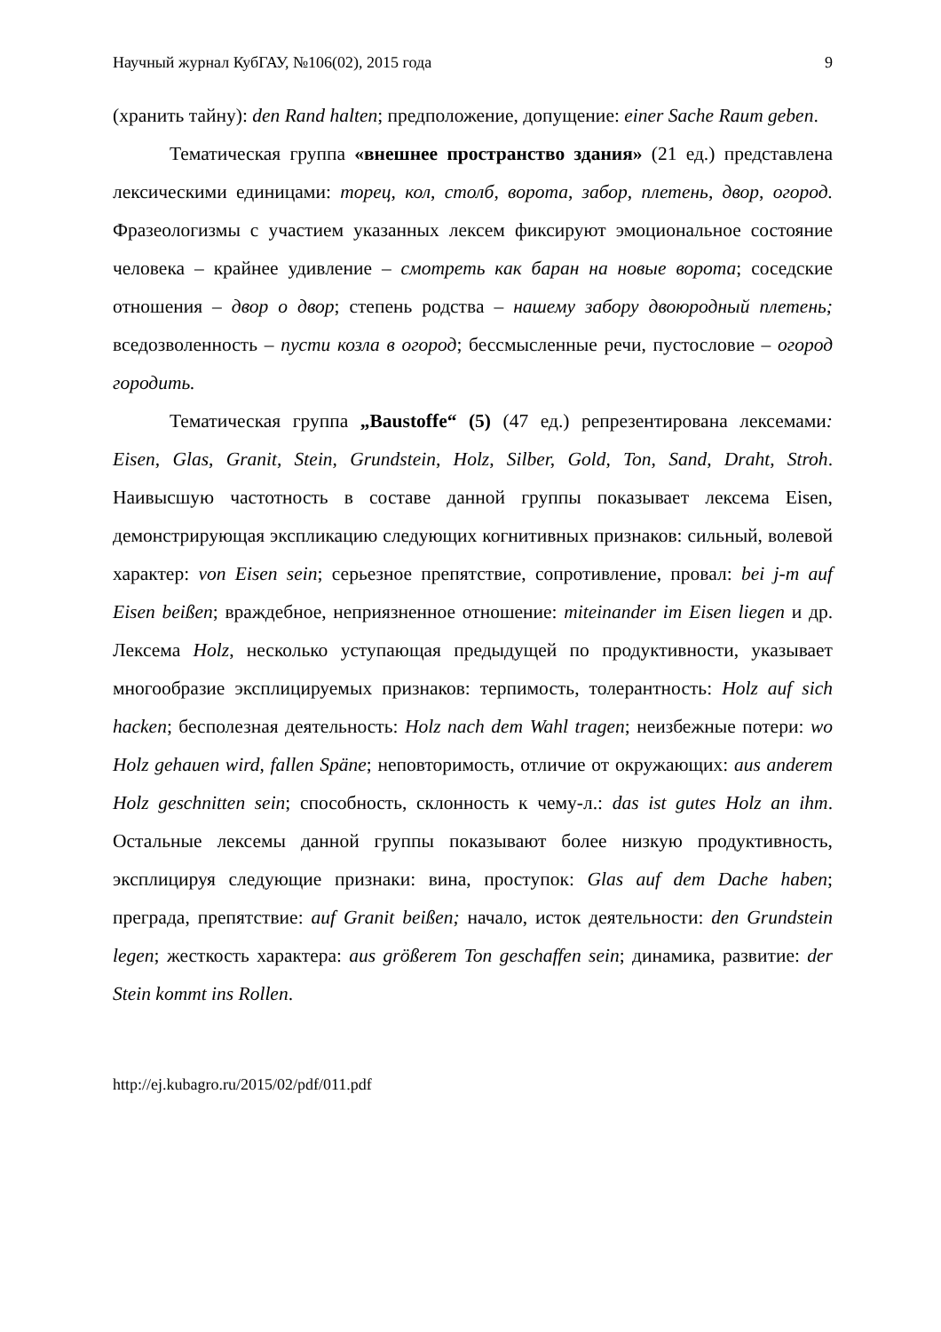Научный журнал КубГАУ, №106(02), 2015 года 9
(хранить тайну): den Rand halten; предположение, допущение: einer Sache Raum geben.
Тематическая группа «внешнее пространство здания» (21 ед.) представлена лексическими единицами: торец, кол, столб, ворота, забор, плетень, двор, огород. Фразеологизмы с участием указанных лексем фиксируют эмоциональное состояние человека – крайнее удивление – смотреть как баран на новые ворота; соседские отношения – двор о двор; степень родства – нашему забору двоюродный плетень; вседозволенность – пусти козла в огород; бессмысленные речи, пустословие – огород городить.
Тематическая группа „Baustoffe“ (5) (47 ед.) репрезентирована лексемами: Eisen, Glas, Granit, Stein, Grundstein, Holz, Silber, Gold, Ton, Sand, Draht, Stroh. Наивысшую частотность в составе данной группы показывает лексема Eisen, демонстрирующая экспликацию следующих когнитивных признаков: сильный, волевой характер: von Eisen sein; серьезное препятствие, сопротивление, провал: bei j-m auf Eisen beißen; враждебное, неприязненное отношение: miteinander im Eisen liegen и др. Лексема Holz, несколько уступающая предыдущей по продуктивности, указывает многообразие эксплицируемых признаков: терпимость, толерантность: Holz auf sich hacken; бесполезная деятельность: Holz nach dem Wahl tragen; неизбежные потери: wo Holz gehauen wird, fallen Späne; неповторимость, отличие от окружающих: aus anderem Holz geschnitten sein; способность, склонность к чему-л.: das ist gutes Holz an ihm. Остальные лексемы данной группы показывают более низкую продуктивность, эксплицируя следующие признаки: вина, проступок: Glas auf dem Dache haben; преграда, препятствие: auf Granit beißen; начало, исток деятельности: den Grundstein legen; жесткость характера: aus größerem Ton geschaffen sein; динамика, развитие: der Stein kommt ins Rollen.
http://ej.kubagro.ru/2015/02/pdf/011.pdf